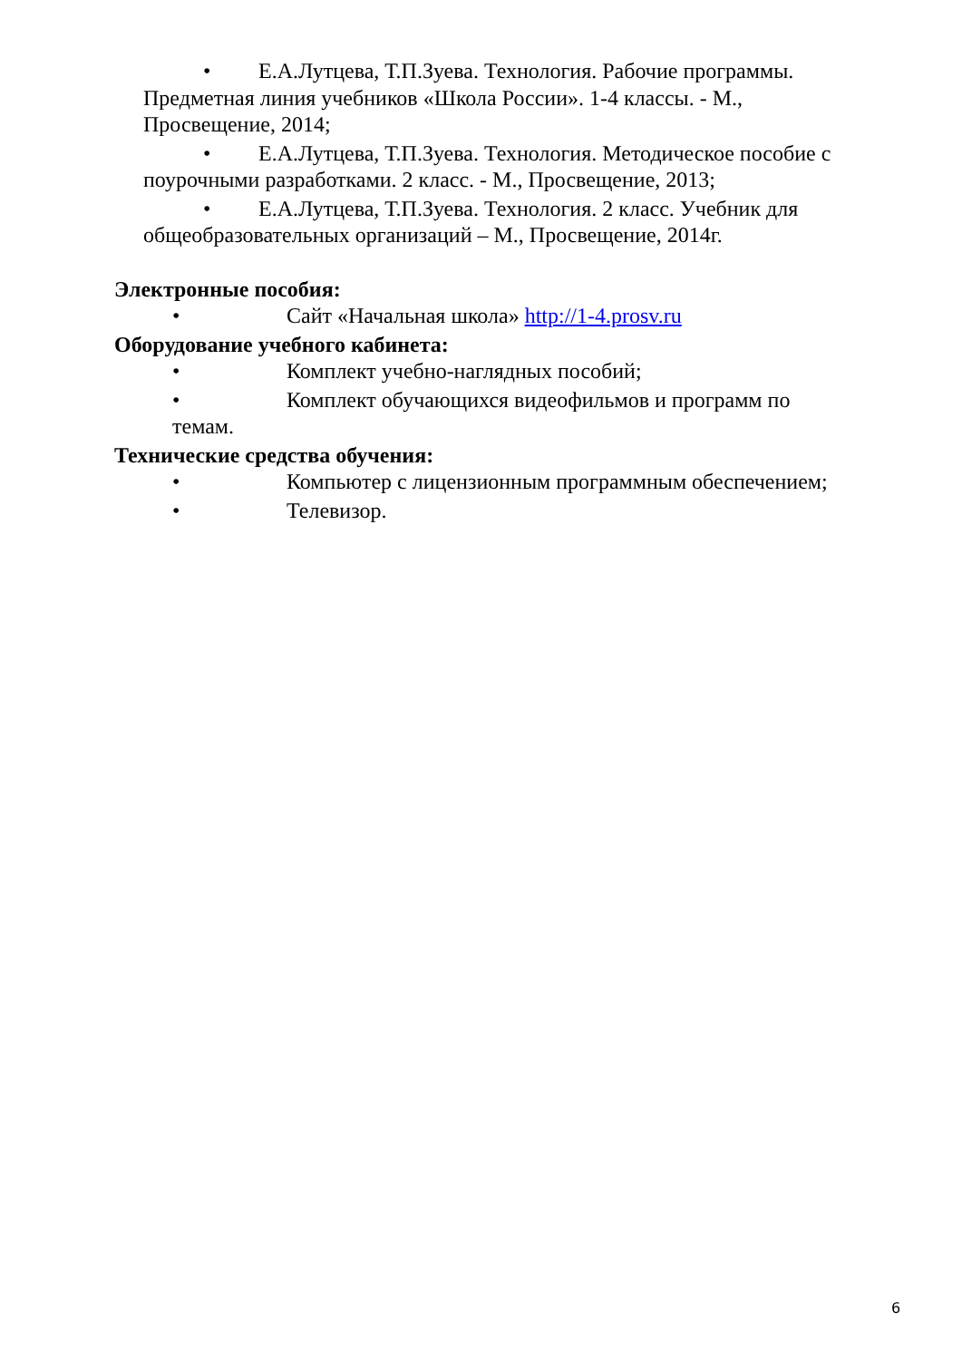• Е.А.Лутцева, Т.П.Зуева. Технология. Рабочие программы. Предметная линия учебников «Школа России». 1-4 классы. - М., Просвещение, 2014;
• Е.А.Лутцева, Т.П.Зуева. Технология. Методическое пособие с поурочными разработками. 2 класс. - М., Просвещение, 2013;
• Е.А.Лутцева, Т.П.Зуева. Технология. 2 класс. Учебник для общеобразовательных организаций – М., Просвещение, 2014г.
Электронные пособия:
• Сайт «Начальная школа» http://1-4.prosv.ru
Оборудование учебного кабинета:
• Комплект учебно-наглядных пособий;
• Комплект обучающихся видеофильмов и программ по темам.
Технические средства обучения:
• Компьютер с лицензионным программным обеспечением;
• Телевизор.
6